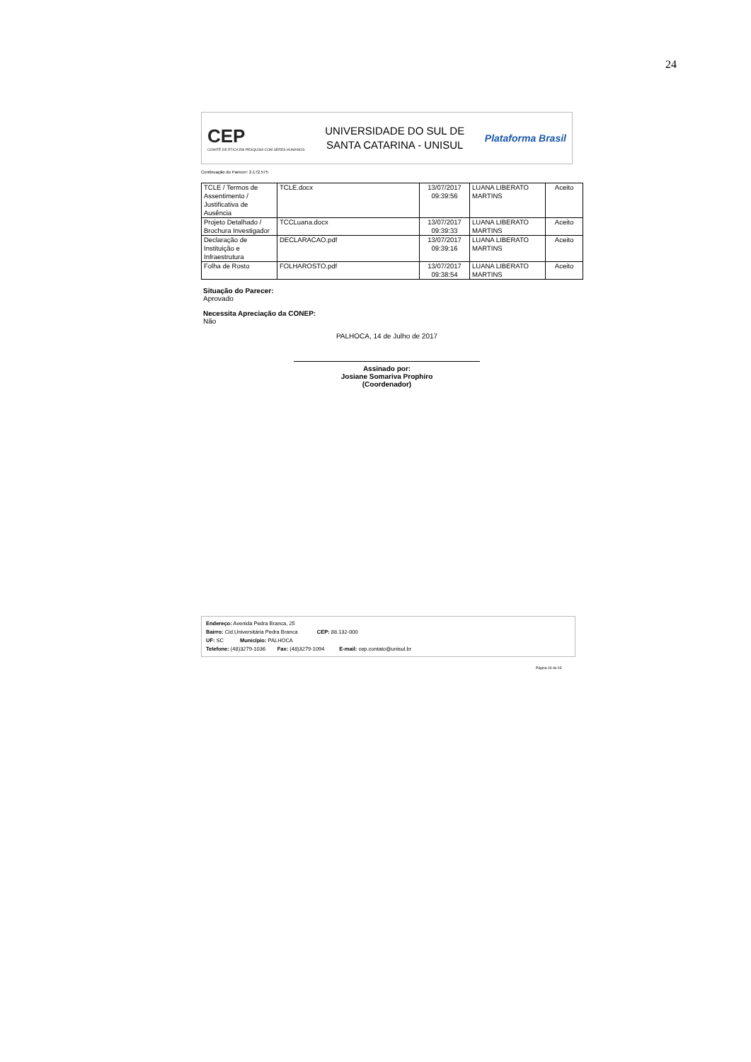24
CEP
COMITÊ DE ÉTICA EM PESQUISA COM SERES HUMANOS
UNIVERSIDADE DO SUL DE
SANTA CATARINA - UNISUL
Plataforma Brasil
Continuação do Parecer: 2.172.575
| TCLE / Termos de Assentimento / Justificativa de Ausência | TCLE.docx | 13/07/2017 09:39:56 | LUANA LIBERATO MARTINS | Aceito |
| Projeto Detalhado / Brochura Investigador | TCCLuana.docx | 13/07/2017 09:39:33 | LUANA LIBERATO MARTINS | Aceito |
| Declaração de Instituição e Infraestrutura | DECLARACAO.pdf | 13/07/2017 09:39:16 | LUANA LIBERATO MARTINS | Aceito |
| Folha de Rosto | FOLHAROSTO.pdf | 13/07/2017 09:38:54 | LUANA LIBERATO MARTINS | Aceito |
Situação do Parecer:
Aprovado
Necessita Apreciação da CONEP:
Não
PALHOCA, 14 de Julho de 2017
Assinado por:
Josiane Somariva Prophiro
(Coordenador)
Endereço: Avenida Pedra Branca, 25
Bairro: Cid.Universitária Pedra Branca CEP: 88.132-000
UF: SC Município: PALHOCA
Telefone: (48)3279-1036 Fax: (48)3279-1094 E-mail: cep.contato@unisul.br
Página 03 de 03